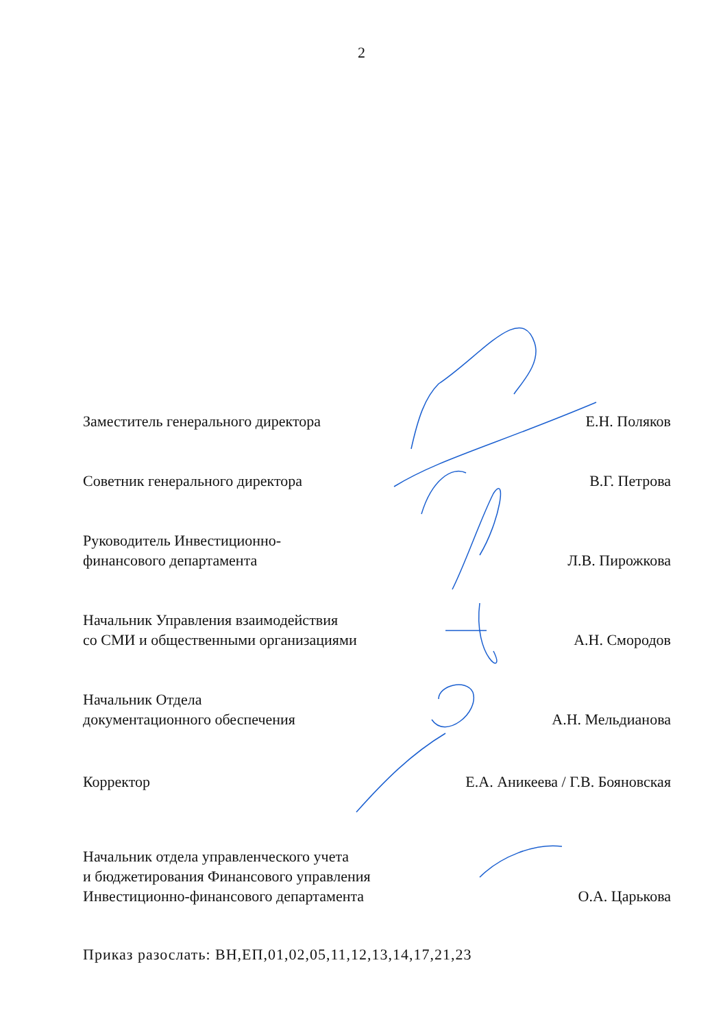2
Заместитель генерального директора
Е.Н. Поляков
Советник генерального директора
В.Г. Петрова
Руководитель Инвестиционно-
финансового департамента
Л.В. Пирожкова
Начальник Управления взаимодействия
со СМИ и общественными организациями
А.Н. Смородов
Начальник Отдела
документационного обеспечения
А.Н. Мельдианова
Корректор
Е.А. Аникеева / Г.В. Бояновская
Начальник отдела управленческого учета
и бюджетирования Финансового управления
Инвестиционно-финансового департамента
О.А. Царькова
Приказ разослать: ВН,ЕП,01,02,05,11,12,13,14,17,21,23